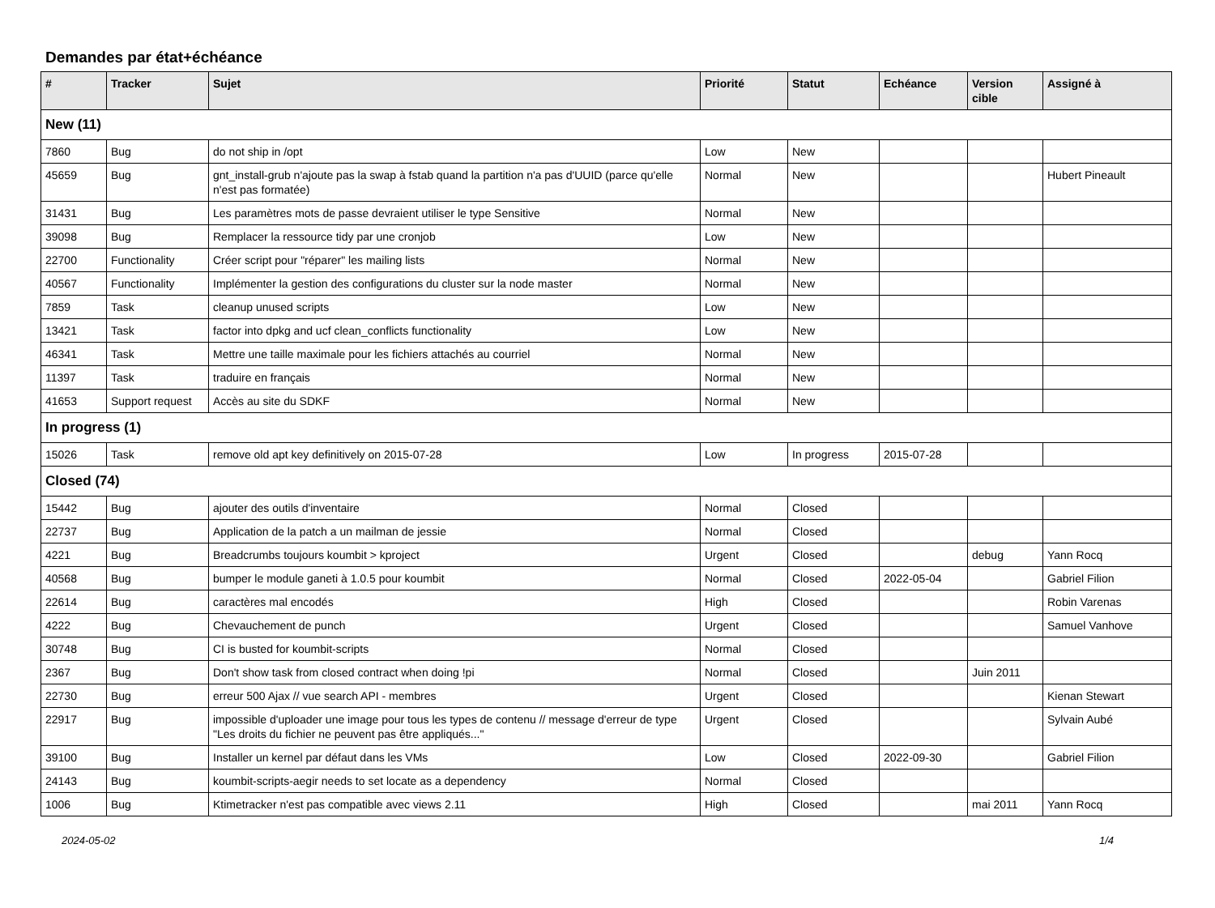Demandes par état+échéance
| # | Tracker | Sujet | Priorité | Statut | Echéance | Version cible | Assigné à |
| --- | --- | --- | --- | --- | --- | --- | --- |
| New (11) | | | | | | | |
| 7860 | Bug | do not ship in /opt | Low | New | | | |
| 45659 | Bug | gnt_install-grub n'ajoute pas la swap à fstab quand la partition n'a pas d'UUID (parce qu'elle n'est pas formatée) | Normal | New | | | Hubert Pineault |
| 31431 | Bug | Les paramètres mots de passe devraient utiliser le type Sensitive | Normal | New | | | |
| 39098 | Bug | Remplacer la ressource tidy par une cronjob | Low | New | | | |
| 22700 | Functionality | Créer script pour "réparer" les mailing lists | Normal | New | | | |
| 40567 | Functionality | Implémenter la gestion des configurations du cluster sur la node master | Normal | New | | | |
| 7859 | Task | cleanup unused scripts | Low | New | | | |
| 13421 | Task | factor into dpkg and ucf clean_conflicts functionality | Low | New | | | |
| 46341 | Task | Mettre une taille maximale pour les fichiers attachés au courriel | Normal | New | | | |
| 11397 | Task | traduire en français | Normal | New | | | |
| 41653 | Support request | Accès au site du SDKF | Normal | New | | | |
| In progress (1) | | | | | | | |
| 15026 | Task | remove old apt key definitively on 2015-07-28 | Low | In progress | 2015-07-28 | | |
| Closed (74) | | | | | | | |
| 15442 | Bug | ajouter des outils d'inventaire | Normal | Closed | | | |
| 22737 | Bug | Application de la patch a un mailman de jessie | Normal | Closed | | | |
| 4221 | Bug | Breadcrumbs toujours koumbit > kproject | Urgent | Closed | | debug | Yann Rocq |
| 40568 | Bug | bumper le module ganeti à 1.0.5 pour koumbit | Normal | Closed | 2022-05-04 | | Gabriel Filion |
| 22614 | Bug | caractères mal encodés | High | Closed | | | Robin Varenas |
| 4222 | Bug | Chevauchement de punch | Urgent | Closed | | | Samuel Vanhove |
| 30748 | Bug | CI is busted for koumbit-scripts | Normal | Closed | | | |
| 2367 | Bug | Don't show task from closed contract when doing !pi | Normal | Closed | | Juin 2011 | |
| 22730 | Bug | erreur 500 Ajax // vue search API - membres | Urgent | Closed | | | Kienan Stewart |
| 22917 | Bug | impossible d'uploader une image pour tous les types de contenu // message d'erreur de type "Les droits du fichier ne peuvent pas être appliqués..." | Urgent | Closed | | | Sylvain Aubé |
| 39100 | Bug | Installer un kernel par défaut dans les VMs | Low | Closed | 2022-09-30 | | Gabriel Filion |
| 24143 | Bug | koumbit-scripts-aegir needs to set locate as a dependency | Normal | Closed | | | |
| 1006 | Bug | Ktimetracker n'est pas compatible avec views 2.11 | High | Closed | | mai 2011 | Yann Rocq |
2024-05-02 1/4